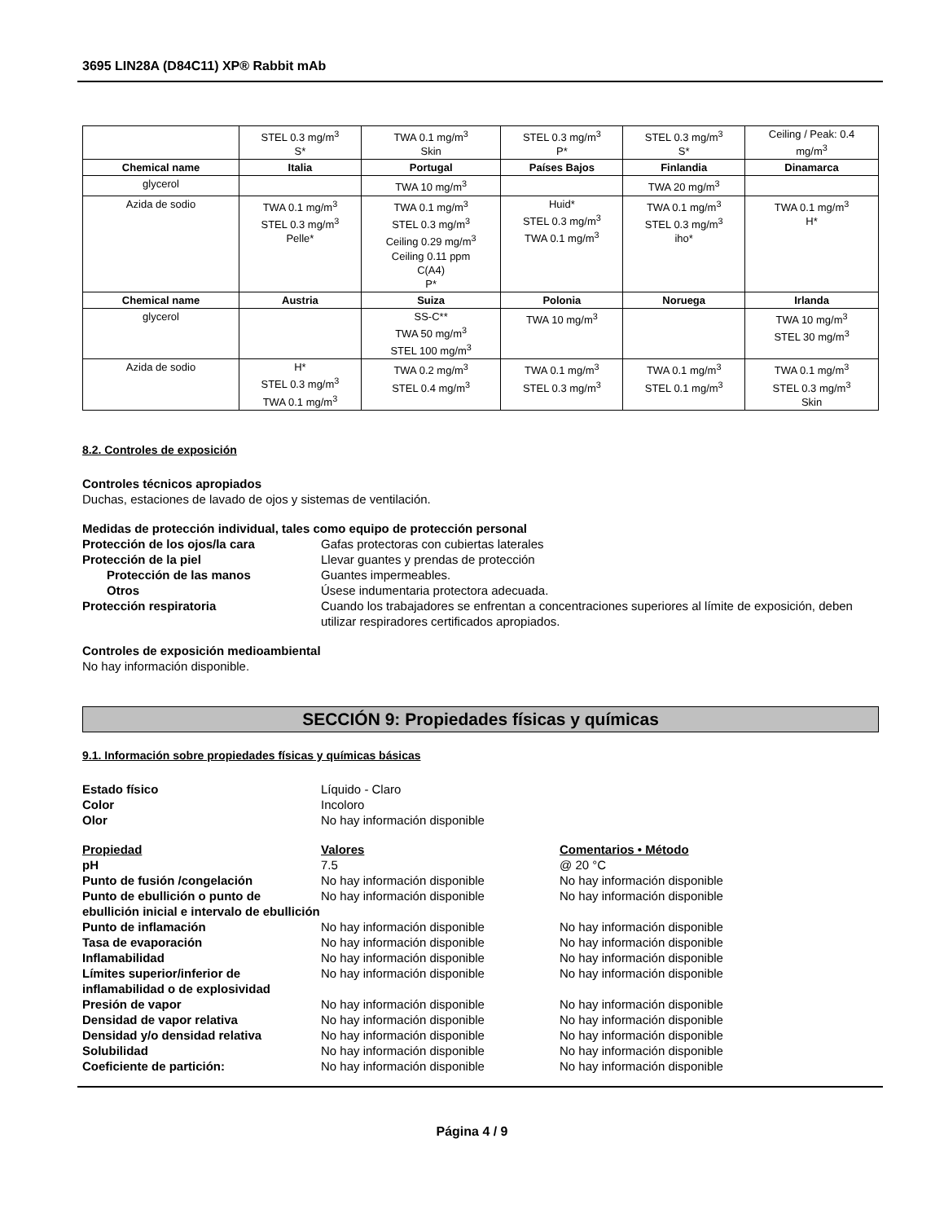3695 LIN28A (D84C11) XP® Rabbit mAb
| | STEL 0.3 mg/m<sup>3</sup> S* | TWA 0.1 mg/m<sup>3</sup> Skin | STEL 0.3 mg/m<sup>3</sup> P* | STEL 0.3 mg/m<sup>3</sup> S* | Ceiling / Peak: 0.4 mg/m<sup>3</sup> |
| Chemical name | Italia | Portugal | Países Bajos | Finlandia | Dinamarca |
| glycerol | | TWA 10 mg/m<sup>3</sup> | | TWA 20 mg/m<sup>3</sup> | |
| Azida de sodio | TWA 0.1 mg/m<sup>3</sup> STEL 0.3 mg/m<sup>3</sup> Pelle* | TWA 0.1 mg/m<sup>3</sup> STEL 0.3 mg/m<sup>3</sup> Ceiling 0.29 mg/m<sup>3</sup> Ceiling 0.11 ppm C(A4) P* | Huid* STEL 0.3 mg/m<sup>3</sup> TWA 0.1 mg/m<sup>3</sup> | TWA 0.1 mg/m<sup>3</sup> STEL 0.3 mg/m<sup>3</sup> iho* | TWA 0.1 mg/m<sup>3</sup> H* |
| Chemical name | Austria | Suiza | Polonia | Noruega | Irlanda |
| glycerol | | SS-C** TWA 50 mg/m<sup>3</sup> STEL 100 mg/m<sup>3</sup> | TWA 10 mg/m<sup>3</sup> | | TWA 10 mg/m<sup>3</sup> STEL 30 mg/m<sup>3</sup> |
| Azida de sodio | H* STEL 0.3 mg/m<sup>3</sup> TWA 0.1 mg/m<sup>3</sup> | TWA 0.2 mg/m<sup>3</sup> STEL 0.4 mg/m<sup>3</sup> | TWA 0.1 mg/m<sup>3</sup> STEL 0.3 mg/m<sup>3</sup> | TWA 0.1 mg/m<sup>3</sup> STEL 0.1 mg/m<sup>3</sup> | TWA 0.1 mg/m<sup>3</sup> STEL 0.3 mg/m<sup>3</sup> Skin |
8.2. Controles de exposición
Controles técnicos apropiados
Duchas, estaciones de lavado de ojos y sistemas de ventilación.
Medidas de protección individual, tales como equipo de protección personal
Protección de los ojos/la cara Gafas protectoras con cubiertas laterales
Protección de la piel Llevar guantes y prendas de protección
Protección de las manos Guantes impermeables.
Otros Úsese indumentaria protectora adecuada.
Protección respiratoria Cuando los trabajadores se enfrentan a concentraciones superiores al límite de exposición, deben utilizar respiradores certificados apropiados.
Controles de exposición medioambiental
No hay información disponible.
SECCIÓN 9: Propiedades físicas y químicas
9.1. Información sobre propiedades físicas y químicas básicas
Estado físico Líquido - Claro
Color Incoloro
Olor No hay información disponible
Propiedad Valores Comentarios • Método
pH 7.5 @ 20 °C
Punto de fusión /congelación No hay información disponible No hay información disponible
Punto de ebullición o punto de ebullición inicial e intervalo de ebullición
No hay información disponible No hay información disponible
Punto de inflamación No hay información disponible No hay información disponible
Tasa de evaporación No hay información disponible No hay información disponible
Inflamabilidad No hay información disponible No hay información disponible
Límites superior/inferior de inflamabilidad o de explosividad
No hay información disponible No hay información disponible
Presión de vapor No hay información disponible No hay información disponible
Densidad de vapor relativa No hay información disponible No hay información disponible
Densidad y/o densidad relativa No hay información disponible No hay información disponible
Solubilidad No hay información disponible No hay información disponible
Coeficiente de partición: No hay información disponible No hay información disponible
Página 4 / 9